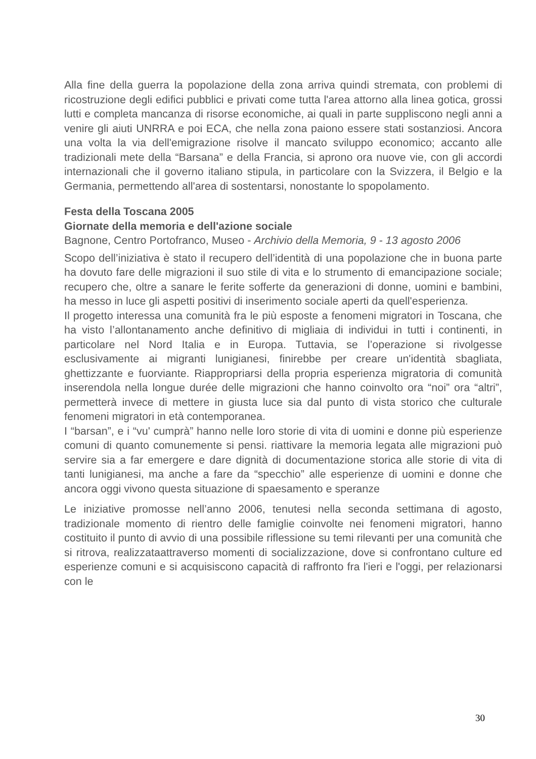Alla fine della guerra la popolazione della zona arriva quindi stremata, con problemi di ricostruzione degli edifici pubblici e privati come tutta l'area attorno alla linea gotica, grossi lutti e completa mancanza di risorse economiche, ai quali in parte suppliscono negli anni a venire gli aiuti UNRRA e poi ECA, che nella zona paiono essere stati sostanziosi. Ancora una volta la via dell'emigrazione risolve il mancato sviluppo economico; accanto alle tradizionali mete della “Barsana” e della Francia, si aprono ora nuove vie, con gli accordi internazionali che il governo italiano stipula, in particolare con la Svizzera, il Belgio e la Germania, permettendo all'area di sostentarsi, nonostante lo spopolamento.
Festa della Toscana 2005
Giornate della memoria e dell'azione sociale
Bagnone, Centro Portofranco, Museo - Archivio della Memoria, 9 - 13 agosto 2006
Scopo dell’iniziativa è stato il recupero dell’identità di una popolazione che in buona parte ha dovuto fare delle migrazioni il suo stile di vita e lo strumento di emancipazione sociale; recupero che, oltre a sanare le ferite sofferte da generazioni di donne, uomini e bambini, ha messo in luce gli aspetti positivi di inserimento sociale aperti da quell'esperienza.
Il progetto interessa una comunità fra le più esposte a fenomeni migratori in Toscana, che ha visto l’allontanamento anche definitivo di migliaia di individui in tutti i continenti, in particolare nel Nord Italia e in Europa. Tuttavia, se l’operazione si rivolgesse esclusivamente ai migranti lunigianesi, finirebbe per creare un'identità sbagliata, ghettizzante e fuorviante. Riappropriarsi della propria esperienza migratoria di comunità inserendola nella longue durée delle migrazioni che hanno coinvolto ora “noi” ora “altri”, permetterà invece di mettere in giusta luce sia dal punto di vista storico che culturale fenomeni migratori in età contemporanea.
I “barsan”, e i “vu' cumprà” hanno nelle loro storie di vita di uomini e donne più esperienze comuni di quanto comunemente si pensi. riattivare la memoria legata alle migrazioni può servire sia a far emergere e dare dignità di documentazione storica alle storie di vita di tanti lunigianesi, ma anche a fare da “specchio” alle esperienze di uomini e donne che ancora oggi vivono questa situazione di spaesamento e speranze
Le iniziative promosse nell’anno 2006, tenutesi nella seconda settimana di agosto, tradizionale momento di rientro delle famiglie coinvolte nei fenomeni migratori, hanno costituito il punto di avvio di una possibile riflessione su temi rilevanti per una comunità che si ritrova, realizzataattraverso momenti di socializzazione, dove si confrontano culture ed esperienze comuni e si acquisiscono capacità di raffronto fra l'ieri e l'oggi, per relazionarsi con le
30